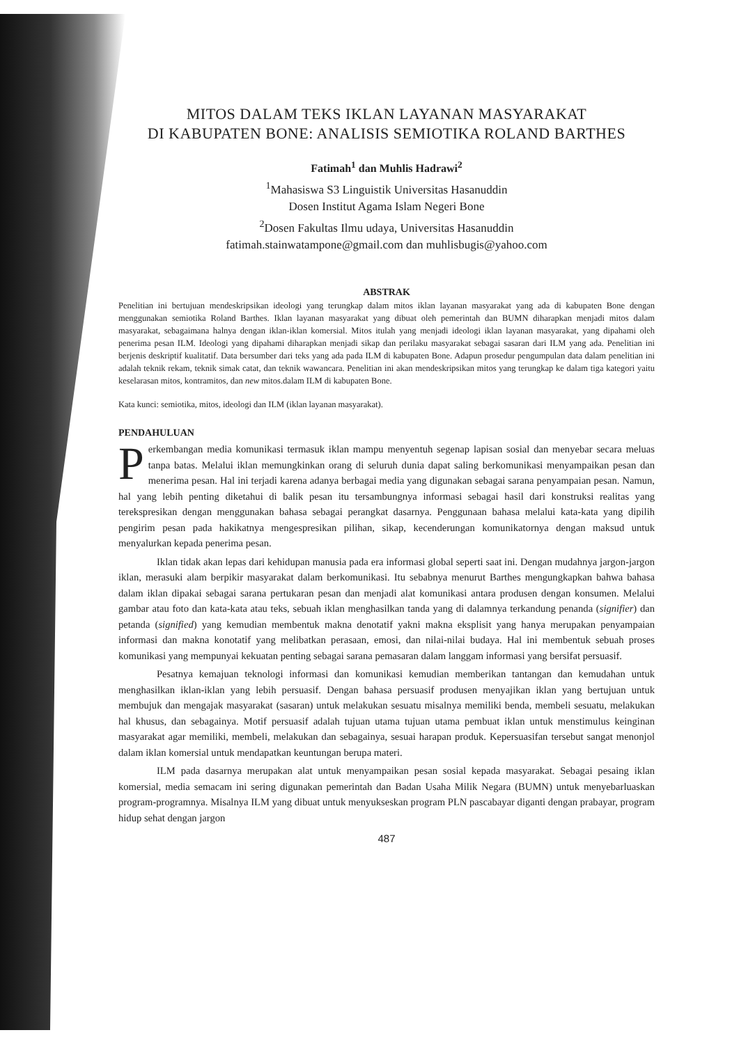MITOS DALAM TEKS IKLAN LAYANAN MASYARAKAT
DI KABUPATEN BONE: ANALISIS SEMIOTIKA ROLAND BARTHES
Fatimah<sup>1</sup> dan Muhlis Hadrawi<sup>2</sup>
<sup>1</sup> Mahasiswa S3 Linguistik Universitas Hasanuddin
Dosen Institut Agama Islam Negeri Bone
<sup>2</sup> Dosen Fakultas Ilmu udaya, Universitas Hasanuddin
fatimah.stainwatampone@gmail.com dan muhlisbugis@yahoo.com
ABSTRAK
Penelitian ini bertujuan mendeskripsikan ideologi yang terungkap dalam mitos iklan layanan masyarakat yang ada di kabupaten Bone dengan menggunakan semiotika Roland Barthes. Iklan layanan masyarakat yang dibuat oleh pemerintah dan BUMN diharapkan menjadi mitos dalam masyarakat, sebagaimana halnya dengan iklan-iklan komersial. Mitos itulah yang menjadi ideologi iklan layanan masyarakat, yang dipahami oleh penerima pesan ILM. Ideologi yang dipahami diharapkan menjadi sikap dan perilaku masyarakat sebagai sasaran dari ILM yang ada. Penelitian ini berjenis deskriptif kualitatif. Data bersumber dari teks yang ada pada ILM di kabupaten Bone. Adapun prosedur pengumpulan data dalam penelitian ini adalah teknik rekam, teknik simak catat, dan teknik wawancara. Penelitian ini akan mendeskripsikan mitos yang terungkap ke dalam tiga kategori yaitu keselarasan mitos, kontramitos, dan new mitos.dalam ILM di kabupaten Bone.
Kata kunci: semiotika, mitos, ideologi dan ILM (iklan layanan masyarakat).
PENDAHULUAN
Perkembangan media komunikasi termasuk iklan mampu menyentuh segenap lapisan sosial dan menyebar secara meluas tanpa batas. Melalui iklan memungkinkan orang di seluruh dunia dapat saling berkomunikasi menyampaikan pesan dan menerima pesan. Hal ini terjadi karena adanya berbagai media yang digunakan sebagai sarana penyampaian pesan. Namun, hal yang lebih penting diketahui di balik pesan itu tersambungnya informasi sebagai hasil dari konstruksi realitas yang terekspresikan dengan menggunakan bahasa sebagai perangkat dasarnya. Penggunaan bahasa melalui kata-kata yang dipilih pengirim pesan pada hakikatnya mengespresikan pilihan, sikap, kecenderungan komunikatornya dengan maksud untuk menyalurkan kepada penerima pesan.
Iklan tidak akan lepas dari kehidupan manusia pada era informasi global seperti saat ini. Dengan mudahnya jargon-jargon iklan, merasuki alam berpikir masyarakat dalam berkomunikasi. Itu sebabnya menurut Barthes mengungkapkan bahwa bahasa dalam iklan dipakai sebagai sarana pertukaran pesan dan menjadi alat komunikasi antara produsen dengan konsumen. Melalui gambar atau foto dan kata-kata atau teks, sebuah iklan menghasilkan tanda yang di dalamnya terkandung penanda (signifier) dan petanda (signified) yang kemudian membentuk makna denotatif yakni makna eksplisit yang hanya merupakan penyampaian informasi dan makna konotatif yang melibatkan perasaan, emosi, dan nilai-nilai budaya. Hal ini membentuk sebuah proses komunikasi yang mempunyai kekuatan penting sebagai sarana pemasaran dalam langgam informasi yang bersifat persuasif.
Pesatnya kemajuan teknologi informasi dan komunikasi kemudian memberikan tantangan dan kemudahan untuk menghasilkan iklan-iklan yang lebih persuasif. Dengan bahasa persuasif produsen menyajikan iklan yang bertujuan untuk membujuk dan mengajak masyarakat (sasaran) untuk melakukan sesuatu misalnya memiliki benda, membeli sesuatu, melakukan hal khusus, dan sebagainya. Motif persuasif adalah tujuan utama tujuan utama pembuat iklan untuk menstimulus keinginan masyarakat agar memiliki, membeli, melakukan dan sebagainya, sesuai harapan produk. Kepersuasifan tersebut sangat menonjol dalam iklan komersial untuk mendapatkan keuntungan berupa materi.
ILM pada dasarnya merupakan alat untuk menyampaikan pesan sosial kepada masyarakat. Sebagai pesaing iklan komersial, media semacam ini sering digunakan pemerintah dan Badan Usaha Milik Negara (BUMN) untuk menyebarluaskan program-programnya. Misalnya ILM yang dibuat untuk menyukseskan program PLN pascabayar diganti dengan prabayar, program hidup sehat dengan jargon
487